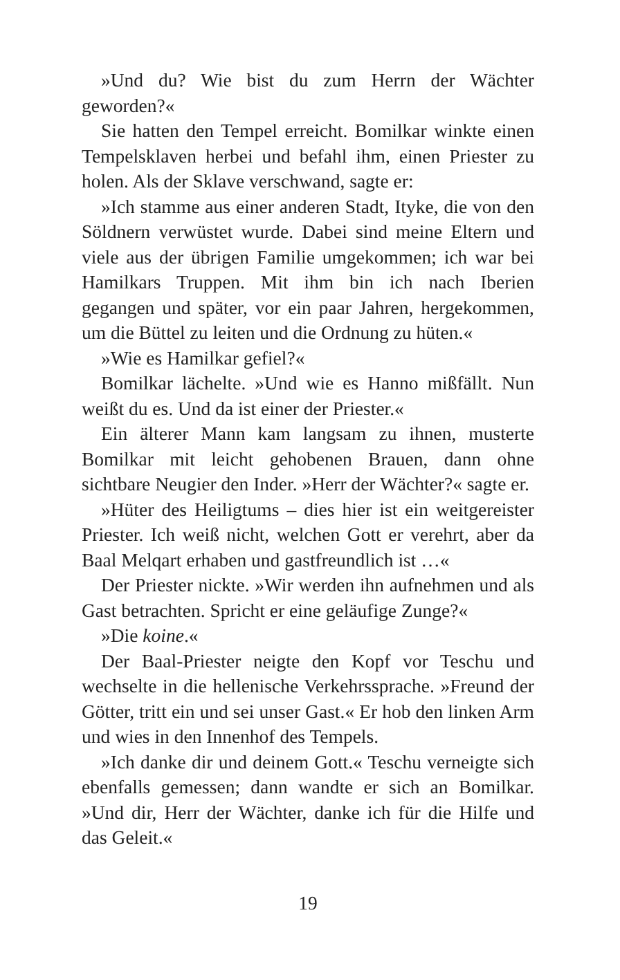»Und du? Wie bist du zum Herrn der Wächter geworden?«
Sie hatten den Tempel erreicht. Bomilkar winkte einen Tempelsklaven herbei und befahl ihm, einen Priester zu holen. Als der Sklave verschwand, sagte er:
»Ich stamme aus einer anderen Stadt, Ityke, die von den Söldnern verwüstet wurde. Dabei sind meine Eltern und viele aus der übrigen Familie umgekommen; ich war bei Hamilkars Truppen. Mit ihm bin ich nach Iberien gegangen und später, vor ein paar Jahren, hergekommen, um die Büttel zu leiten und die Ordnung zu hüten.«
»Wie es Hamilkar gefiel?«
Bomilkar lächelte. »Und wie es Hanno mißfällt. Nun weißt du es. Und da ist einer der Priester.«
Ein älterer Mann kam langsam zu ihnen, musterte Bomilkar mit leicht gehobenen Brauen, dann ohne sichtbare Neugier den Inder. »Herr der Wächter?« sagte er.
»Hüter des Heiligtums – dies hier ist ein weitgereister Priester. Ich weiß nicht, welchen Gott er verehrt, aber da Baal Melqart erhaben und gastfreundlich ist …«
Der Priester nickte. »Wir werden ihn aufnehmen und als Gast betrachten. Spricht er eine geläufige Zunge?«
»Die koine.«
Der Baal-Priester neigte den Kopf vor Teschu und wechselte in die hellenische Verkehrssprache. »Freund der Götter, tritt ein und sei unser Gast.« Er hob den linken Arm und wies in den Innenhof des Tempels.
»Ich danke dir und deinem Gott.« Teschu verneigte sich ebenfalls gemessen; dann wandte er sich an Bomilkar. »Und dir, Herr der Wächter, danke ich für die Hilfe und das Geleit.«
19